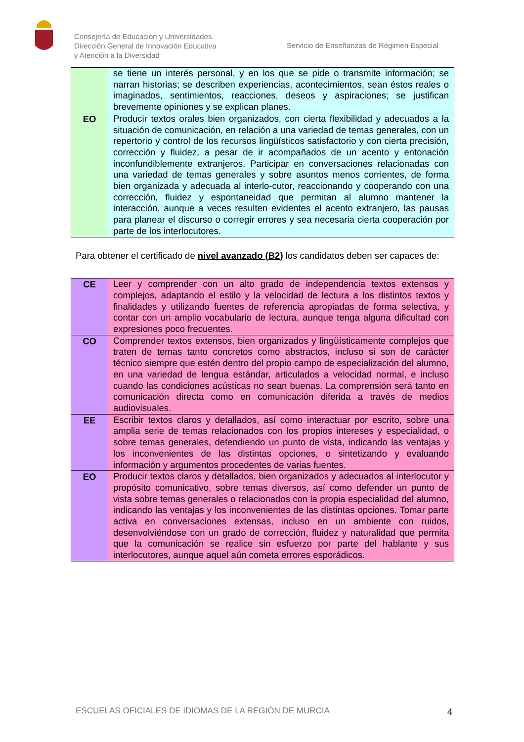Consejería de Educación y Universidades.
Dirección General de Innovación Educativa
y Atención a la Diversidad
Servicio de Enseñanzas de Régimen Especial
| | se tiene un interés personal, y en los que se pide o transmite información; se narran historias; se describen experiencias, acontecimientos, sean éstos reales o imaginados, sentimientos, reacciones, deseos y aspiraciones; se justifican brevemente opiniones y se explican planes. |
| EO | Producir textos orales bien organizados, con cierta flexibilidad y adecuados a la situación de comunicación, en relación a una variedad de temas generales, con un repertorio y control de los recursos lingüísticos satisfactorio y con cierta precisión, corrección y fluidez, a pesar de ir acompañados de un acento y entonación inconfundiblemente extranjeros. Participar en conversaciones relacionadas con una variedad de temas generales y sobre asuntos menos corrientes, de forma bien organizada y adecuada al interlo-cutor, reaccionando y cooperando con una corrección, fluidez y espontaneidad que permitan al alumno mantener la interacción, aunque a veces resulten evidentes el acento extranjero, las pausas para planear el discurso o corregir errores y sea necesaria cierta cooperación por parte de los interlocutores. |
Para obtener el certificado de nivel avanzado (B2) los candidatos deben ser capaces de:
| CE | Leer y comprender con un alto grado de independencia textos extensos y complejos, adaptando el estilo y la velocidad de lectura a los distintos textos y finalidades y utilizando fuentes de referencia apropiadas de forma selectiva, y contar con un amplio vocabulario de lectura, aunque tenga alguna dificultad con expresiones poco frecuentes. |
| CO | Comprender textos extensos, bien organizados y lingüísticamente complejos que traten de temas tanto concretos como abstractos, incluso si son de carácter técnico siempre que estén dentro del propio campo de especialización del alumno, en una variedad de lengua estándar, articulados a velocidad normal, e incluso cuando las condiciones acústicas no sean buenas. La comprensión será tanto en comunicación directa como en comunicación diferida a través de medios audiovisuales. |
| EE | Escribir textos claros y detallados, así como interactuar por escrito, sobre una amplia serie de temas relacionados con los propios intereses y especialidad, o sobre temas generales, defendiendo un punto de vista, indicando las ventajas y los inconvenientes de las distintas opciones, o sintetizando y evaluando información y argumentos procedentes de varias fuentes. |
| EO | Producir textos claros y detallados, bien organizados y adecuados al interlocutor y propósito comunicativo, sobre temas diversos, así como defender un punto de vista sobre temas generales o relacionados con la propia especialidad del alumno, indicando las ventajas y los inconvenientes de las distintas opciones. Tomar parte activa en conversaciones extensas, incluso en un ambiente con ruidos, desenvolviéndose con un grado de corrección, fluidez y naturalidad que permita que la comunicación se realice sin esfuerzo por parte del hablante y sus interlocutores, aunque aquel aún cometa errores esporádicos. |
ESCUELAS OFICIALES DE IDIOMAS DE LA REGIÓN DE MURCIA 4